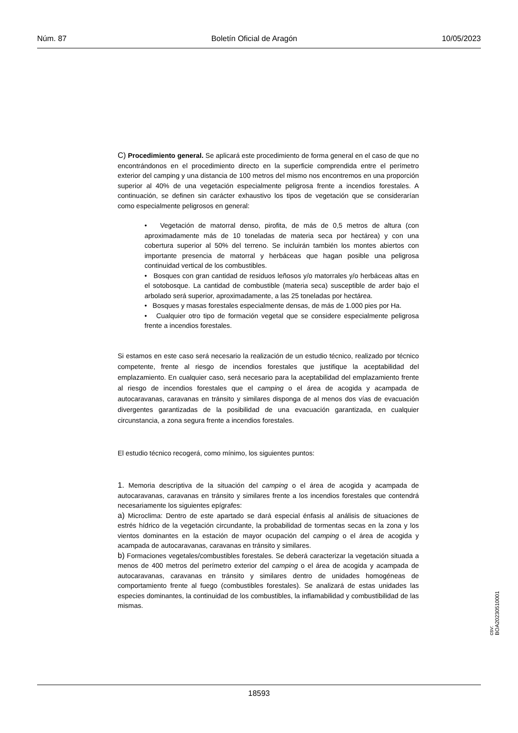Núm. 87 Boletín Oficial de Aragón 10/05/2023
C) Procedimiento general. Se aplicará este procedimiento de forma general en el caso de que no encontrándonos en el procedimiento directo en la superficie comprendida entre el perímetro exterior del camping y una distancia de 100 metros del mismo nos encontremos en una proporción superior al 40% de una vegetación especialmente peligrosa frente a incendios forestales. A continuación, se definen sin carácter exhaustivo los tipos de vegetación que se considerarían como especialmente peligrosos en general:
• Vegetación de matorral denso, pirofita, de más de 0,5 metros de altura (con aproximadamente más de 10 toneladas de materia seca por hectárea) y con una cobertura superior al 50% del terreno. Se incluirán también los montes abiertos con importante presencia de matorral y herbáceas que hagan posible una peligrosa continuidad vertical de los combustibles.
• Bosques con gran cantidad de residuos leñosos y/o matorrales y/o herbáceas altas en el sotobosque. La cantidad de combustible (materia seca) susceptible de arder bajo el arbolado será superior, aproximadamente, a las 25 toneladas por hectárea.
• Bosques y masas forestales especialmente densas, de más de 1.000 pies por Ha.
• Cualquier otro tipo de formación vegetal que se considere especialmente peligrosa frente a incendios forestales.
Si estamos en este caso será necesario la realización de un estudio técnico, realizado por técnico competente, frente al riesgo de incendios forestales que justifique la aceptabilidad del emplazamiento. En cualquier caso, será necesario para la aceptabilidad del emplazamiento frente al riesgo de incendios forestales que el camping o el área de acogida y acampada de autocaravanas, caravanas en tránsito y similares disponga de al menos dos vías de evacuación divergentes garantizadas de la posibilidad de una evacuación garantizada, en cualquier circunstancia, a zona segura frente a incendios forestales.
El estudio técnico recogerá, como mínimo, los siguientes puntos:
1. Memoria descriptiva de la situación del camping o el área de acogida y acampada de autocaravanas, caravanas en tránsito y similares frente a los incendios forestales que contendrá necesariamente los siguientes epígrafes:
a) Microclima: Dentro de este apartado se dará especial énfasis al análisis de situaciones de estrés hídrico de la vegetación circundante, la probabilidad de tormentas secas en la zona y los vientos dominantes en la estación de mayor ocupación del camping o el área de acogida y acampada de autocaravanas, caravanas en tránsito y similares.
b) Formaciones vegetales/combustibles forestales. Se deberá caracterizar la vegetación situada a menos de 400 metros del perímetro exterior del camping o el área de acogida y acampada de autocaravanas, caravanas en tránsito y similares dentro de unidades homogéneas de comportamiento frente al fuego (combustibles forestales). Se analizará de estas unidades las especies dominantes, la continuidad de los combustibles, la inflamabilidad y combustibilidad de las mismas.
csv: BOA20230510001
18593